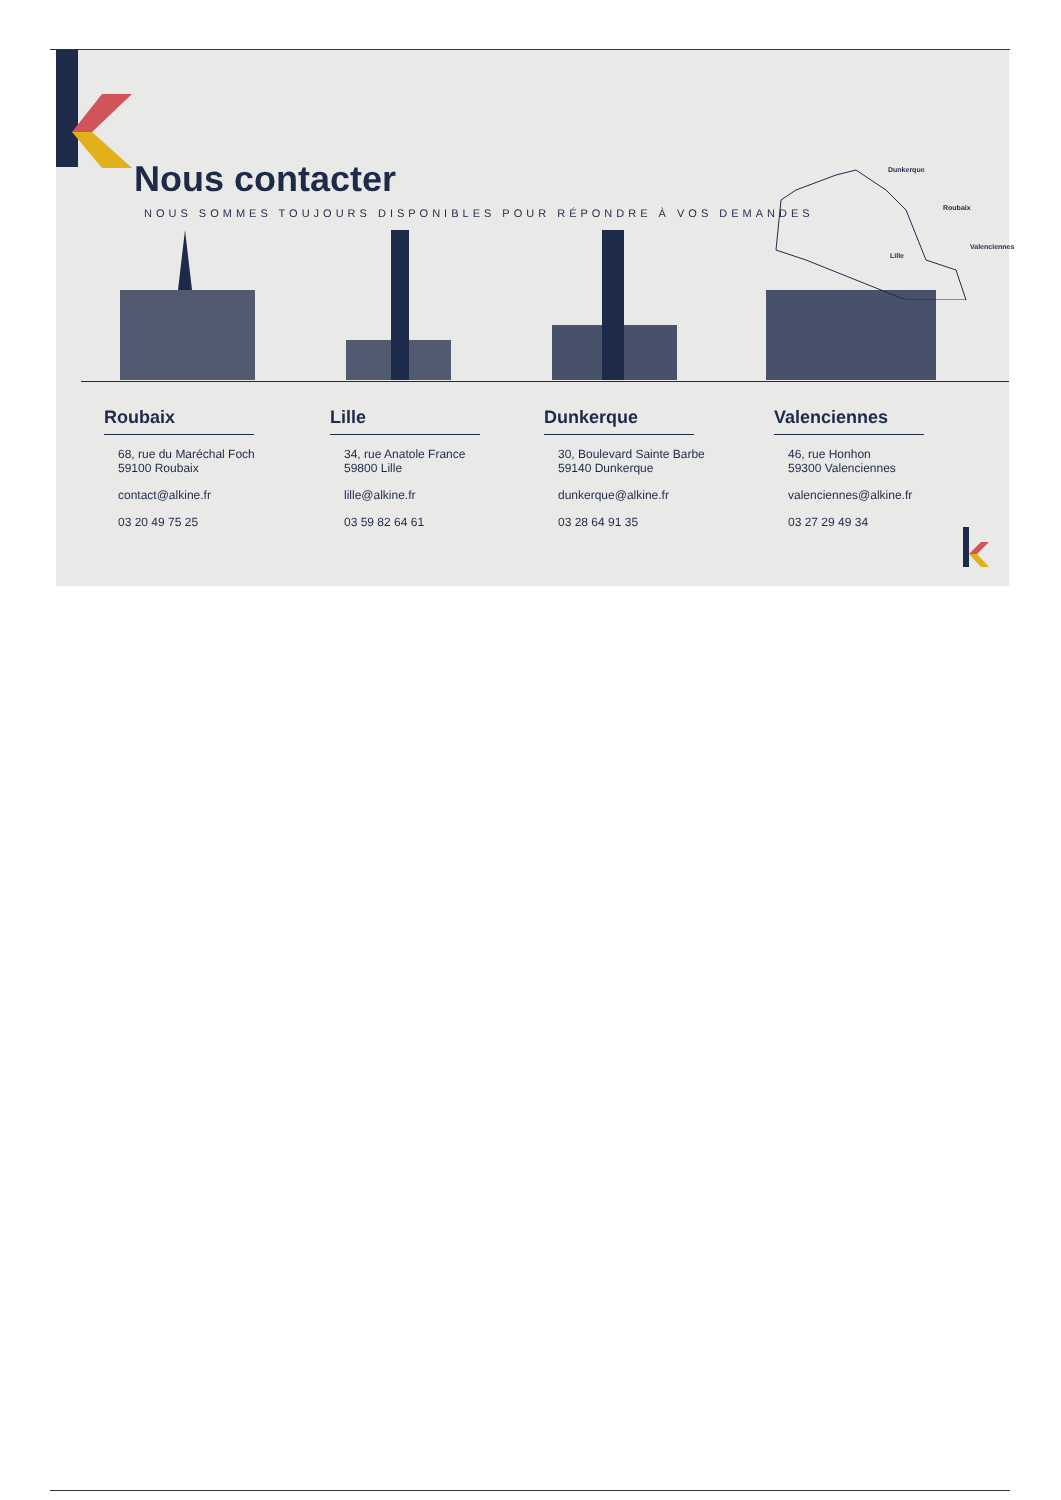Nous contacter
NOUS SOMMES TOUJOURS DISPONIBLES POUR RÉPONDRE À VOS DEMANDES
Dunkerque
Roubaix
Lille
Valenciennes
Roubaix
68, rue du Maréchal Foch
59100 Roubaix
contact@alkine.fr
03 20 49 75 25
Lille
34, rue Anatole France
59800 Lille
lille@alkine.fr
03 59 82 64 61
Dunkerque
30, Boulevard Sainte Barbe
59140 Dunkerque
dunkerque@alkine.fr
03 28 64 91 35
Valenciennes
46, rue Honhon
59300 Valenciennes
valenciennes@alkine.fr
03 27 29 49 34